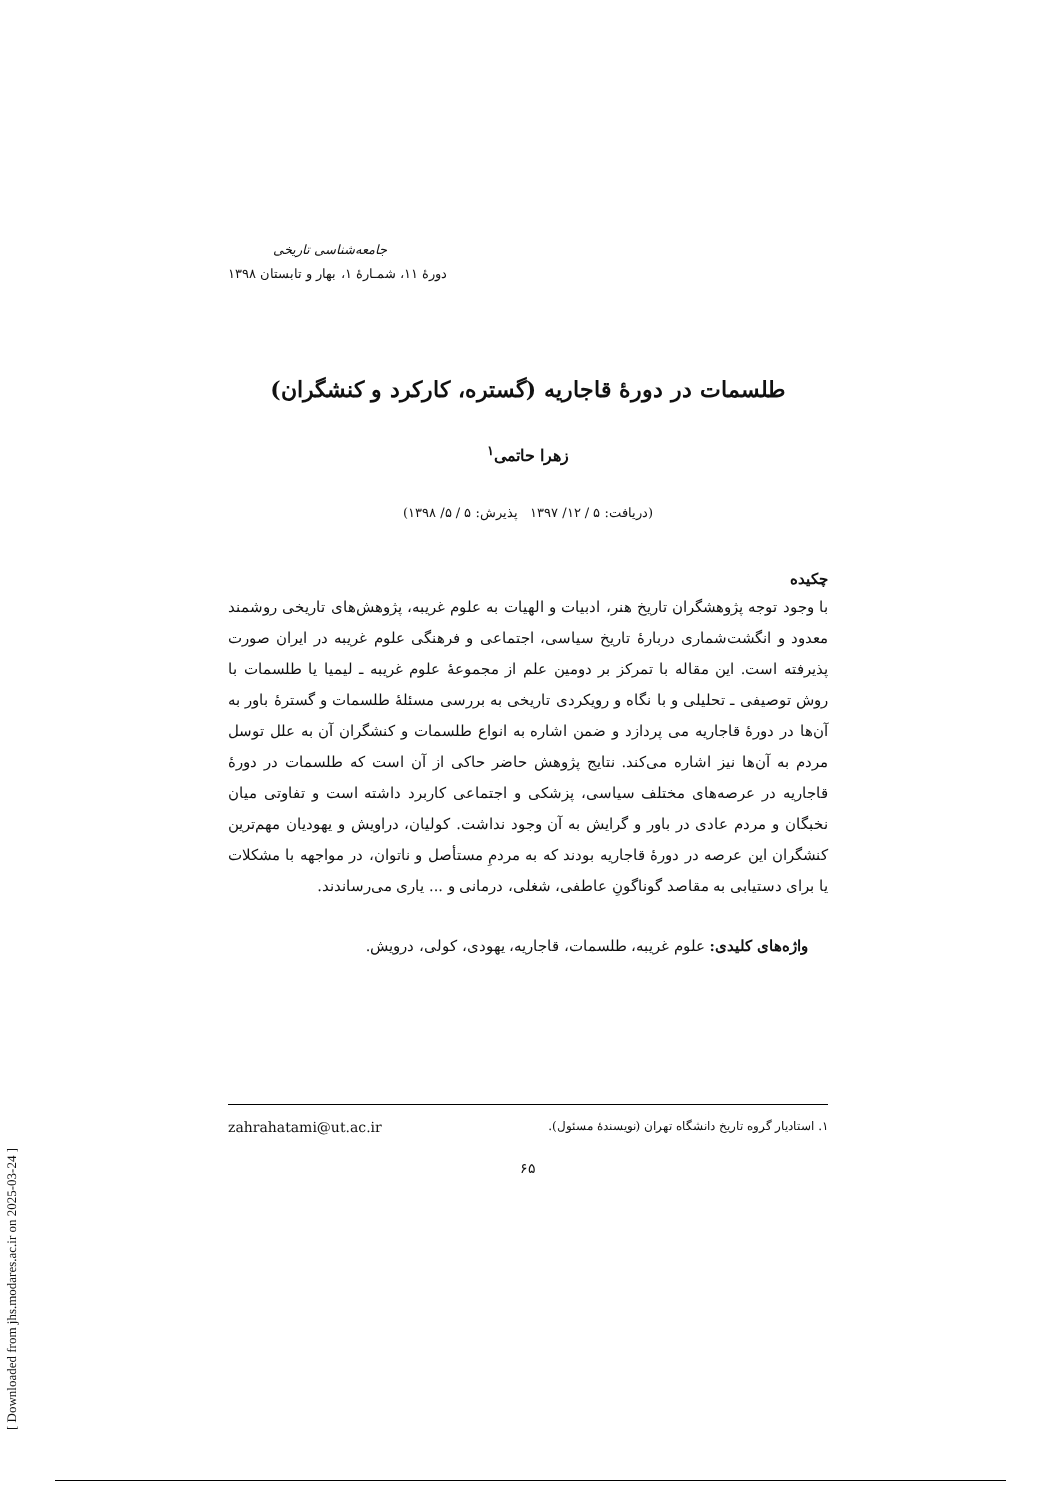جامعه‌شناسی تاریخی
دورۀ ۱۱، شمـارۀ ۱، بهار و تابستان ۱۳۹۸
طلسمات در دورۀ قاجاریه (گستره، کارکرد و کنشگران)
زهرا حاتمی<sup>۱</sup>
(دریافت: ۵ / ۱۲/ ۱۳۹۷ پذیرش: ۵ / ۵/ ۱۳۹۸)
چکیده
با وجود توجه پژوهشگران تاریخ هنر، ادبیات و الهیات به علوم غریبه، پژوهش‌های تاریخی روشمند معدود و انگشت‌شماری دربارۀ تاریخ سیاسی، اجتماعی و فرهنگی علوم غریبه در ایران صورت پذیرفته است. این مقاله با تمرکز بر دومین علم از مجموعۀ علوم غریبه ـ لیمیا یا طلسمات با روش توصیفی ـ تحلیلی و با نگاه و رویکردی تاریخی به بررسی مسئلۀ طلسمات و گسترۀ باور به آن‌ها در دورۀ قاجاریه می پردازد و ضمن اشاره به انواع طلسمات و کنشگران آن به علل توسل مردم به آن‌ها نیز اشاره می‌کند. نتایج پژوهش حاضر حاکی از آن است که طلسمات در دورۀ قاجاریه در عرصه‌های مختلف سیاسی، پزشکی و اجتماعی کاربرد داشته است و تفاوتی میان نخبگان و مردم عادی در باور و گرایش به آن وجود نداشت. کولیان، دراویش و یهودیان مهم‌ترین کنشگران این عرصه در دورۀ قاجاریه بودند که به مردمِ مستأصل و ناتوان، در مواجهه با مشکلات یا برای دستیابی به مقاصد گوناگونِ عاطفی، شغلی، درمانی و ... یاری می‌رساندند.
واژه‌های کلیدی: علوم غریبه، طلسمات، قاجاریه، یهودی، کولی، درویش.
۱. استادیار گروه تاریخ دانشگاه تهران (نویسندۀ مسئول). zahrahatami@ut.ac.ir
۶۵
[ Downloaded from jhs.modares.ac.ir on 2025-03-24 ]